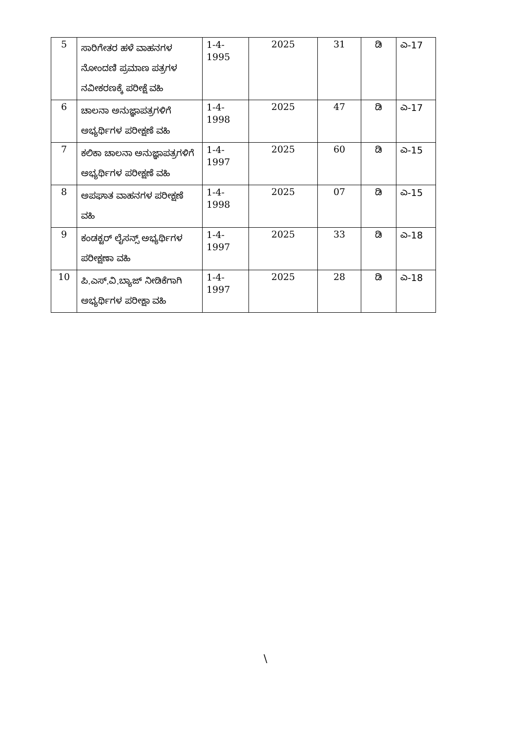| 5 | ಸಾರಿಗೇತರ ಹಳೆ ವಾಹನಗಳ ನೋಂದಣಿ ಪ್ರಮಾಣ ಪತ್ರಗಳ ನವೀಕರಣಕ್ಕೆ ಪರೀಕ್ಷೆ ವಹಿ | 1-4- 1995 | 2025 | 31 | ಡಿ | ಎ-17 |
| 6 | ಚಾಲನಾ ಅನುಜ್ಞಾಪತ್ರಗಳಿಗೆ ಅಭ್ಯರ್ಥಿಗಳ ಪರೀಕ್ಷಣೆ ವಹಿ | 1-4- 1998 | 2025 | 47 | ಡಿ | ಎ-17 |
| 7 | ಕಲಿಕಾ ಚಾಲನಾ ಅನುಜ್ಞಾಪತ್ರಗಳಿಗೆ ಅಭ್ಯರ್ಥಿಗಳ ಪರೀಕ್ಷಣೆ ವಹಿ | 1-4- 1997 | 2025 | 60 | ಡಿ | ಎ-15 |
| 8 | ಅಪಘಾತ ವಾಹನಗಳ ಪರೀಕ್ಷಣೆ ವಹಿ | 1-4- 1998 | 2025 | 07 | ಡಿ | ಎ-15 |
| 9 | ಕಂಡಕ್ಟರ್ ಲೈಸನ್ಸ್ ಅಭ್ಯರ್ಥಿಗಳ ಪರೀಕ್ಷಣಾ ವಹಿ | 1-4- 1997 | 2025 | 33 | ಡಿ | ಎ-18 |
| 10 | ಪಿ.ಎಸ್.ವಿ.ಬ್ಯಾಜ್ ನೀಡಿಕೆಗಾಗಿ ಅಭ್ಯರ್ಥಿಗಳ ಪರೀಕ್ಷಾ ವಹಿ | 1-4- 1997 | 2025 | 28 | ಡಿ | ಎ-18 |
\